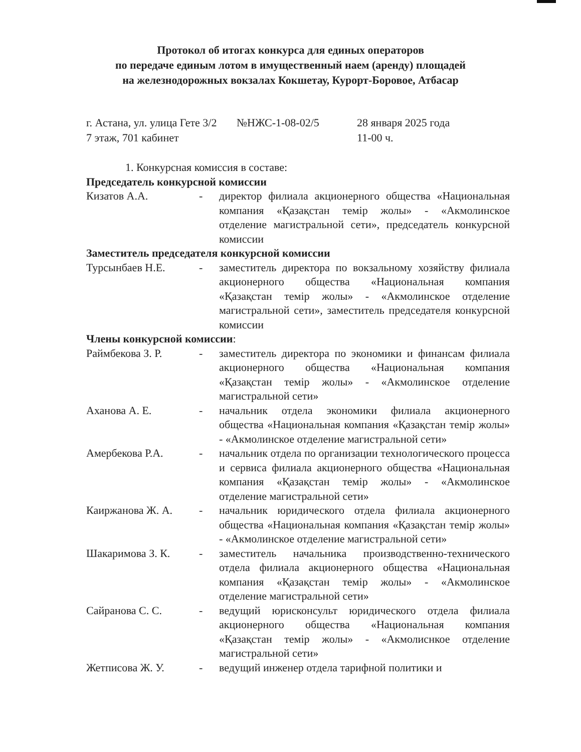Протокол об итогах конкурса для единых операторов
по передаче единым лотом в имущественный наем (аренду) площадей
на железнодорожных вокзалах Кокшетау, Курорт-Боровое, Атбасар
г. Астана, ул. улица Гете 3/2
7 этаж, 701 кабинет
№НЖС-1-08-02/5 28 января 2025 года
11-00 ч.
1. Конкурсная комиссия в составе:
Председатель конкурсной комиссии
Кизатов А.А. - директор филиала акционерного общества «Национальная компания «Қазақстан темір жолы» - «Акмолинское отделение магистральной сети», председатель конкурсной комиссии
Заместитель председателя конкурсной комиссии
Турсынбаев Н.Е. - заместитель директора по вокзальному хозяйству филиала акционерного общества «Национальная компания «Қазақстан темір жолы» - «Акмолинское отделение магистральной сети», заместитель председателя конкурсной комиссии
Члены конкурсной комиссии:
Раймбекова З. Р. - заместитель директора по экономики и финансам филиала акционерного общества «Национальная компания «Қазақстан темір жолы» - «Акмолинское отделение магистральной сети»
Аханова А. Е. - начальник отдела экономики филиала акционерного общества «Национальная компания «Қазақстан темір жолы» - «Акмолинское отделение магистральной сети»
Амербекова Р.А. - начальник отдела по организации технологического процесса и сервиса филиала акционерного общества «Национальная компания «Қазақстан темір жолы» - «Акмолинское отделение магистральной сети»
Каиржанова Ж. А. - начальник юридического отдела филиала акционерного общества «Национальная компания «Қазақстан темір жолы» - «Акмолинское отделение магистральной сети»
Шакаримова З. К. - заместитель начальника производственно-технического отдела филиала акционерного общества «Национальная компания «Қазақстан темір жолы» - «Акмолинское отделение магистральной сети»
Сайранова С. С. - ведущий юрисконсульт юридического отдела филиала акционерного общества «Национальная компания «Қазақстан темір жолы» - «Акмолиснкое отделение магистральной сети»
Жетписова Ж. У. - ведущий инженер отдела тарифной политики и